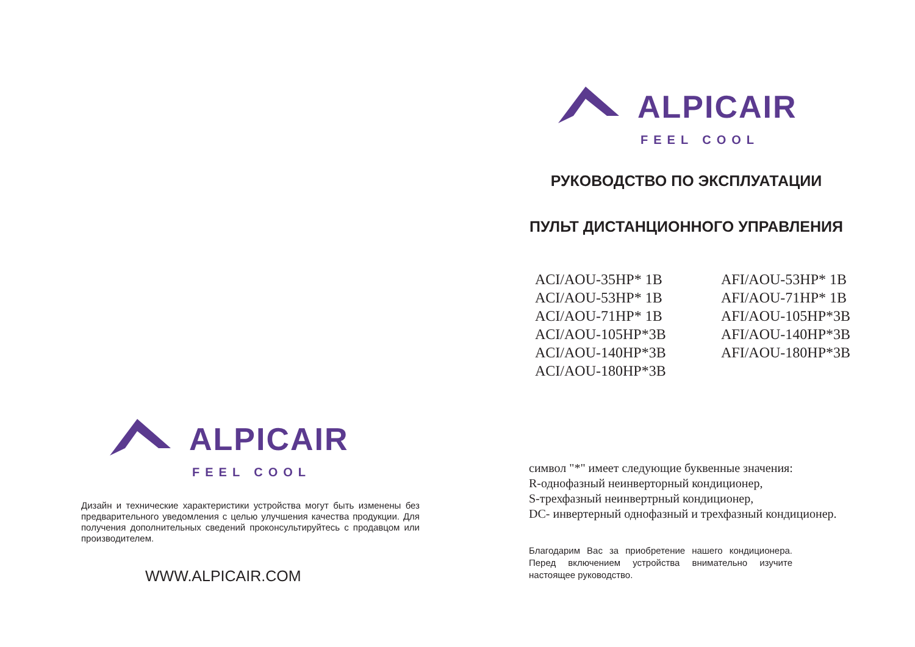ALPICAIR
FEEL COOL
Дизайн и технические характеристики устройства могут быть изменены без предварительного уведомления с целью улучшения качества продукции. Для получения дополнительных сведений проконсультируйтесь с продавцом или производителем.
WWW.ALPICAIR.COM
ALPICAIR
FEEL COOL
РУКОВОДСТВО ПО ЭКСПЛУАТАЦИИ
ПУЛЬТ ДИСТАНЦИОННОГО УПРАВЛЕНИЯ
ACI/AOU-35HP* 1B
ACI/AOU-53HP* 1B
ACI/AOU-71HP* 1B
ACI/AOU-105HP*3B
ACI/AOU-140HP*3B
ACI/AOU-180HP*3B
AFI/AOU-53HP* 1B
AFI/AOU-71HP* 1B
AFI/AOU-105HP*3B
AFI/AOU-140HP*3B
AFI/AOU-180HP*3B
символ "*" имеет следующие буквенные значения:
R-однофазный неинверторный кондиционер,
S-трехфазный неинвертрный кондиционер,
DC- инвертерный однофазный и трехфазный кондиционер.
Благодарим Вас за приобретение нашего кондиционера. Перед включением устройства внимательно изучите настоящее руководство.